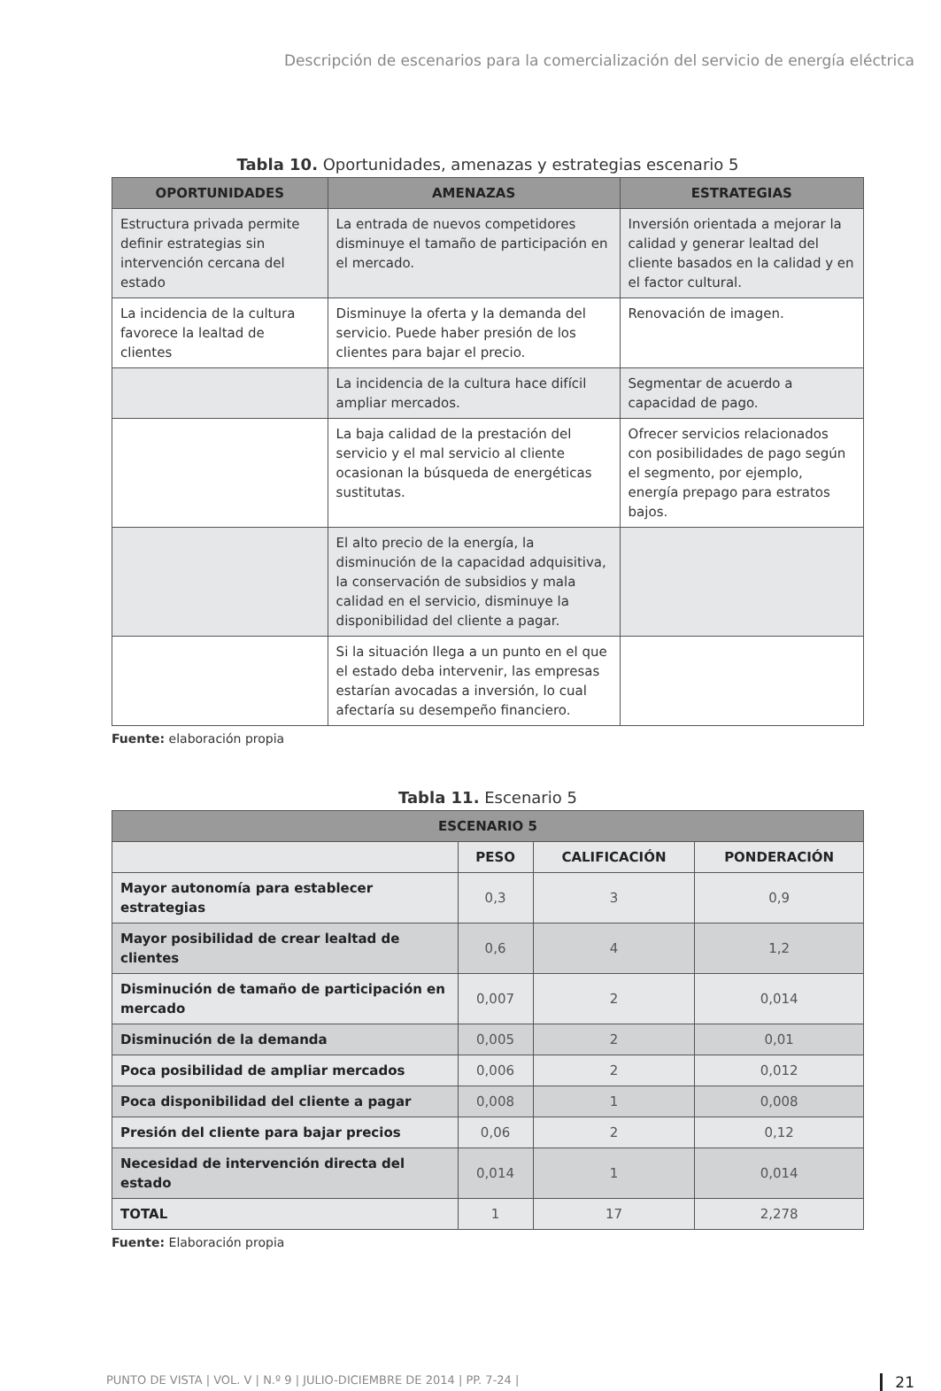Descripción de escenarios para la comercialización del servicio de energía eléctrica
Tabla 10. Oportunidades, amenazas y estrategias escenario 5
| OPORTUNIDADES | AMENAZAS | ESTRATEGIAS |
| --- | --- | --- |
| Estructura privada permite definir estrategias sin intervención cercana del estado | La entrada de nuevos competidores disminuye el tamaño de participación en el mercado. | Inversión orientada a mejorar la calidad y generar lealtad del cliente basados en la calidad y en el factor cultural. |
| La incidencia de la cultura favorece la lealtad de clientes | Disminuye la oferta y la demanda del servicio. Puede haber presión de los clientes para bajar el precio. | Renovación de imagen. |
| | La incidencia de la cultura hace difícil ampliar mercados. | Segmentar de acuerdo a capacidad de pago. |
| | La baja calidad de la prestación del servicio y el mal servicio al cliente ocasionan la búsqueda de energéticas sustitutas. | Ofrecer servicios relacionados con posibilidades de pago según el segmento, por ejemplo, energía prepago para estratos bajos. |
| | El alto precio de la energía, la disminución de la capacidad adquisitiva, la conservación de subsidios y mala calidad en el servicio, disminuye la disponibilidad del cliente a pagar. | |
| | Si la situación llega a un punto en el que el estado deba intervenir, las empresas estarían avocadas a inversión, lo cual afectaría su desempeño financiero. | |
Fuente: elaboración propia
Tabla 11. Escenario 5
| ESCENARIO 5 | | | |
| --- | --- | --- | --- |
| | PESO | CALIFICACIÓN | PONDERACIÓN |
| Mayor autonomía para establecer estrategias | 0,3 | 3 | 0,9 |
| Mayor posibilidad de crear lealtad de clientes | 0,6 | 4 | 1,2 |
| Disminución de tamaño de participación en mercado | 0,007 | 2 | 0,014 |
| Disminución de la demanda | 0,005 | 2 | 0,01 |
| Poca posibilidad de ampliar mercados | 0,006 | 2 | 0,012 |
| Poca disponibilidad del cliente a pagar | 0,008 | 1 | 0,008 |
| Presión del cliente para bajar precios | 0,06 | 2 | 0,12 |
| Necesidad de intervención directa del estado | 0,014 | 1 | 0,014 |
| TOTAL | 1 | 17 | 2,278 |
Fuente: Elaboración propia
PUNTO DE VISTA | VOL. V | N.º 9 | JULIO-DICIEMBRE DE 2014 | PP. 7-24 | 21